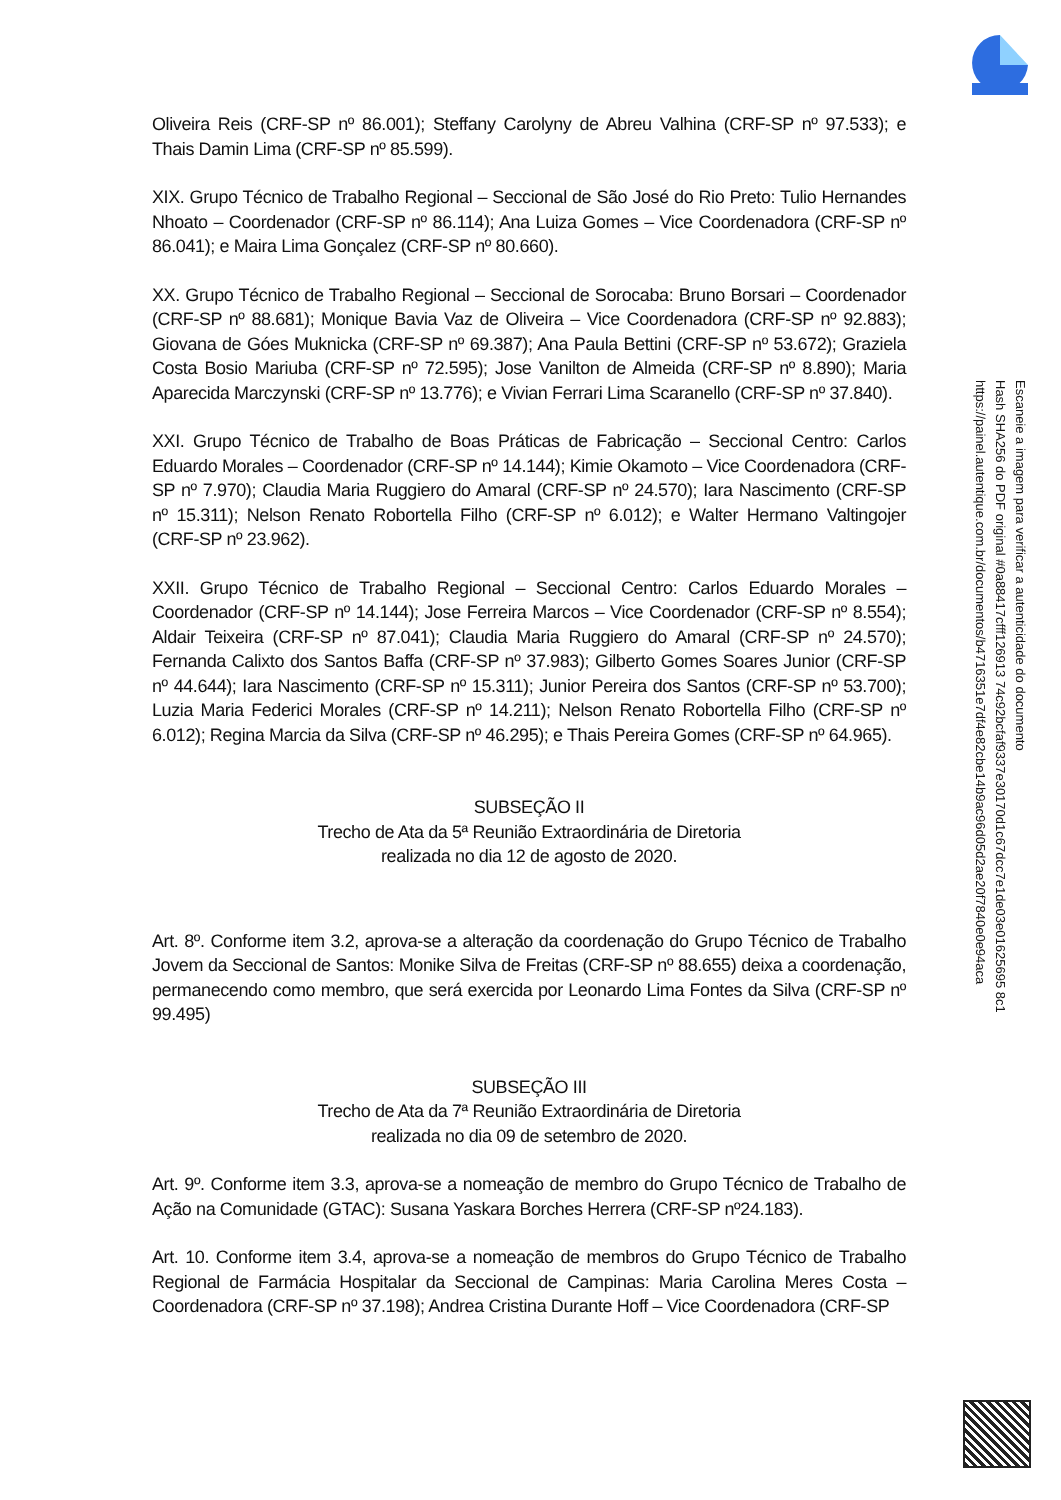Oliveira Reis (CRF-SP nº 86.001); Steffany Carolyny de Abreu Valhina (CRF-SP nº 97.533); e Thais Damin Lima (CRF-SP nº 85.599).
XIX. Grupo Técnico de Trabalho Regional – Seccional de São José do Rio Preto: Tulio Hernandes Nhoato – Coordenador (CRF-SP nº 86.114); Ana Luiza Gomes – Vice Coordenadora (CRF-SP nº 86.041); e Maira Lima Gonçalez (CRF-SP nº 80.660).
XX. Grupo Técnico de Trabalho Regional – Seccional de Sorocaba: Bruno Borsari – Coordenador (CRF-SP nº 88.681); Monique Bavia Vaz de Oliveira – Vice Coordenadora (CRF-SP nº 92.883); Giovana de Góes Muknicka (CRF-SP nº 69.387); Ana Paula Bettini (CRF-SP nº 53.672); Graziela Costa Bosio Mariuba (CRF-SP nº 72.595); Jose Vanilton de Almeida (CRF-SP nº 8.890); Maria Aparecida Marczynski (CRF-SP nº 13.776); e Vivian Ferrari Lima Scaranello (CRF-SP nº 37.840).
XXI. Grupo Técnico de Trabalho de Boas Práticas de Fabricação – Seccional Centro: Carlos Eduardo Morales – Coordenador (CRF-SP nº 14.144); Kimie Okamoto – Vice Coordenadora (CRF-SP nº 7.970); Claudia Maria Ruggiero do Amaral (CRF-SP nº 24.570); Iara Nascimento (CRF-SP nº 15.311); Nelson Renato Robortella Filho (CRF-SP nº 6.012); e Walter Hermano Valtingojer (CRF-SP nº 23.962).
XXII. Grupo Técnico de Trabalho Regional – Seccional Centro: Carlos Eduardo Morales – Coordenador (CRF-SP nº 14.144); Jose Ferreira Marcos – Vice Coordenador (CRF-SP nº 8.554); Aldair Teixeira (CRF-SP nº 87.041); Claudia Maria Ruggiero do Amaral (CRF-SP nº 24.570); Fernanda Calixto dos Santos Baffa (CRF-SP nº 37.983); Gilberto Gomes Soares Junior (CRF-SP nº 44.644); Iara Nascimento (CRF-SP nº 15.311); Junior Pereira dos Santos (CRF-SP nº 53.700); Luzia Maria Federici Morales (CRF-SP nº 14.211); Nelson Renato Robortella Filho (CRF-SP nº 6.012); Regina Marcia da Silva (CRF-SP nº 46.295); e Thais Pereira Gomes (CRF-SP nº 64.965).
SUBSEÇÃO II
Trecho de Ata da 5ª Reunião Extraordinária de Diretoria
realizada no dia 12 de agosto de 2020.
Art. 8º. Conforme item 3.2, aprova-se a alteração da coordenação do Grupo Técnico de Trabalho Jovem da Seccional de Santos: Monike Silva de Freitas (CRF-SP nº 88.655) deixa a coordenação, permanecendo como membro, que será exercida por Leonardo Lima Fontes da Silva (CRF-SP nº 99.495)
SUBSEÇÃO III
Trecho de Ata da 7ª Reunião Extraordinária de Diretoria
realizada no dia 09 de setembro de 2020.
Art. 9º. Conforme item 3.3, aprova-se a nomeação de membro do Grupo Técnico de Trabalho de Ação na Comunidade (GTAC): Susana Yaskara Borches Herrera (CRF-SP nº24.183).
Art. 10. Conforme item 3.4, aprova-se a nomeação de membros do Grupo Técnico de Trabalho Regional de Farmácia Hospitalar da Seccional de Campinas: Maria Carolina Meres Costa – Coordenadora (CRF-SP nº 37.198); Andrea Cristina Durante Hoff – Vice Coordenadora (CRF-SP
Escaneie a imagem para verificar a autenticidade do documento
Hash SHA256 do PDF original #0a88417cfff126913 74c92bcfaf9337e30170d1c67dcc7e1de03e01625695 8c1
https://painel.autentique.com.br/documentos/b4716351e7df4e82cbe14b9ac96d05d2ae20f7840e0e94aca